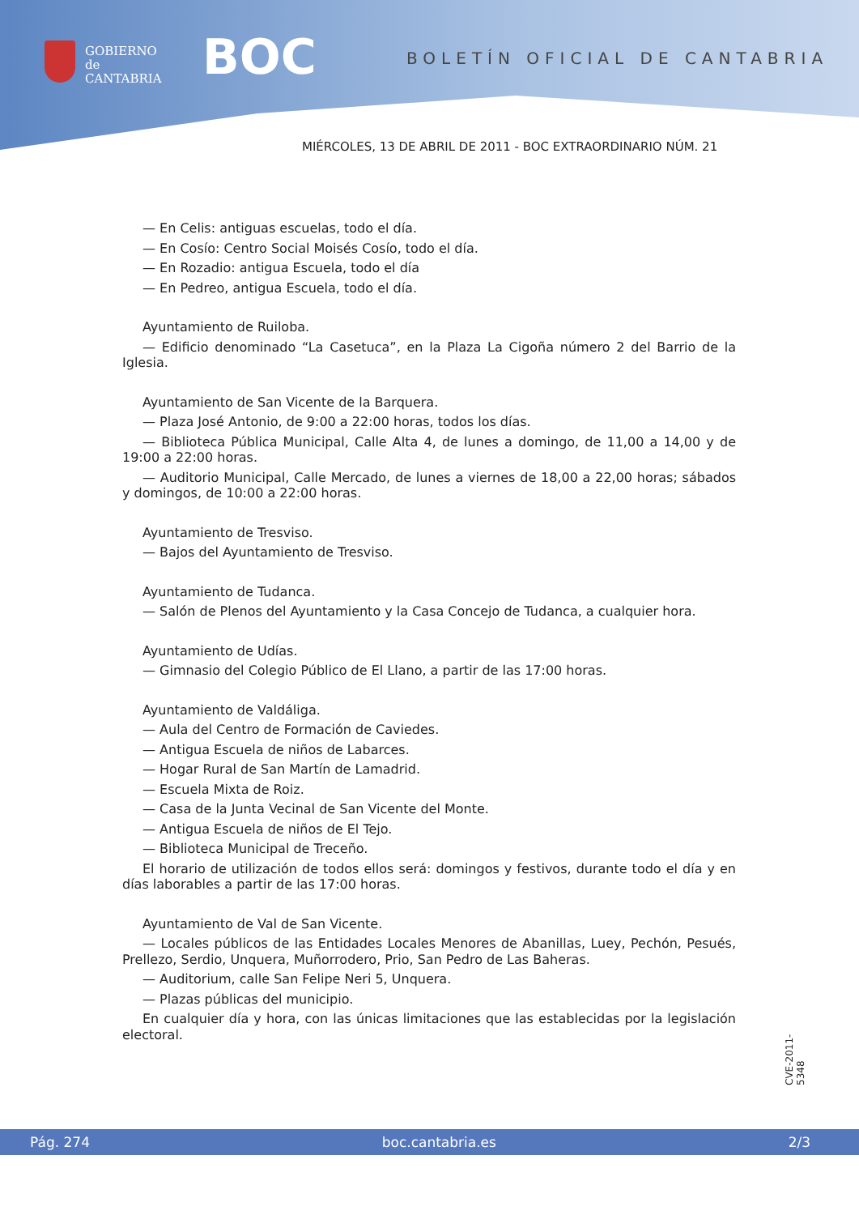GOBIERNO
de
CANTABRIA
BOC BOLETÍN OFICIAL DE CANTABRIA
MIÉRCOLES, 13 DE ABRIL DE 2011 - BOC EXTRAORDINARIO NÚM. 21
— En Celis: antiguas escuelas, todo el día.
— En Cosío: Centro Social Moisés Cosío, todo el día.
— En Rozadio: antigua Escuela, todo el día
— En Pedreo, antigua Escuela, todo el día.
Ayuntamiento de Ruiloba.
— Edificio denominado “La Casetuca”, en la Plaza La Cigoña número 2 del Barrio de la Iglesia.
Ayuntamiento de San Vicente de la Barquera.
— Plaza José Antonio, de 9:00 a 22:00 horas, todos los días.
— Biblioteca Pública Municipal, Calle Alta 4, de lunes a domingo, de 11,00 a 14,00 y de 19:00 a 22:00 horas.
— Auditorio Municipal, Calle Mercado, de lunes a viernes de 18,00 a 22,00 horas; sábados y domingos, de 10:00 a 22:00 horas.
Ayuntamiento de Tresviso.
— Bajos del Ayuntamiento de Tresviso.
Ayuntamiento de Tudanca.
— Salón de Plenos del Ayuntamiento y la Casa Concejo de Tudanca, a cualquier hora.
Ayuntamiento de Udías.
— Gimnasio del Colegio Público de El Llano, a partir de las 17:00 horas.
Ayuntamiento de Valdáliga.
— Aula del Centro de Formación de Caviedes.
— Antigua Escuela de niños de Labarces.
— Hogar Rural de San Martín de Lamadrid.
— Escuela Mixta de Roiz.
— Casa de la Junta Vecinal de San Vicente del Monte.
— Antigua Escuela de niños de El Tejo.
— Biblioteca Municipal de Treceño.
El horario de utilización de todos ellos será: domingos y festivos, durante todo el día y en días laborables a partir de las 17:00 horas.
Ayuntamiento de Val de San Vicente.
— Locales públicos de las Entidades Locales Menores de Abanillas, Luey, Pechón, Pesués, Prellezo, Serdio, Unquera, Muñorrodero, Prio, San Pedro de Las Baheras.
— Auditorium, calle San Felipe Neri 5, Unquera.
— Plazas públicas del municipio.
En cualquier día y hora, con las únicas limitaciones que las establecidas por la legislación electoral.
CVE-2011-5348
Pág. 274 boc.cantabria.es 2/3